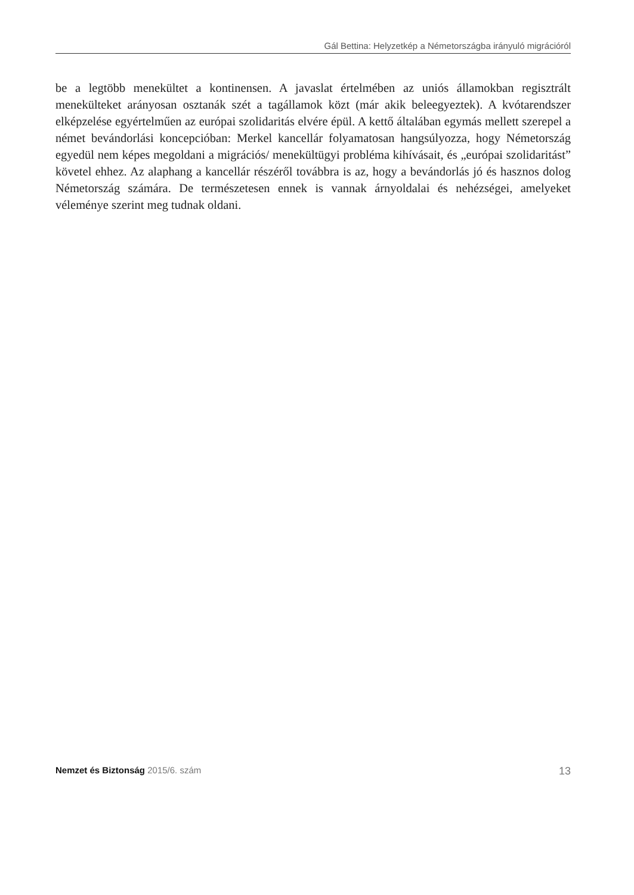Gál Bettina: Helyzetkép a Németországba irányuló migrációról
be a legtöbb menekültet a kontinensen. A javaslat értelmében az uniós államokban regisztrált menekülteket arányosan osztanák szét a tagállamok közt (már akik beleegyeztek). A kvótarendszer elképzelése egyértelműen az európai szolidaritás elvére épül. A kettő általában egymás mellett szerepel a német bevándorlási koncepcióban: Merkel kancellár folyamatosan hangsúlyozza, hogy Németország egyedül nem képes megoldani a migrációs/ menekültügyi probléma kihívásait, és „európai szolidaritást” követel ehhez. Az alaphang a kancellár részéről továbbra is az, hogy a bevándorlás jó és hasznos dolog Németország számára. De természetesen ennek is vannak árnyoldalai és nehézségei, amelyeket véleménye szerint meg tudnak oldani.
Nemzet és Biztonság 2015/6. szám 13